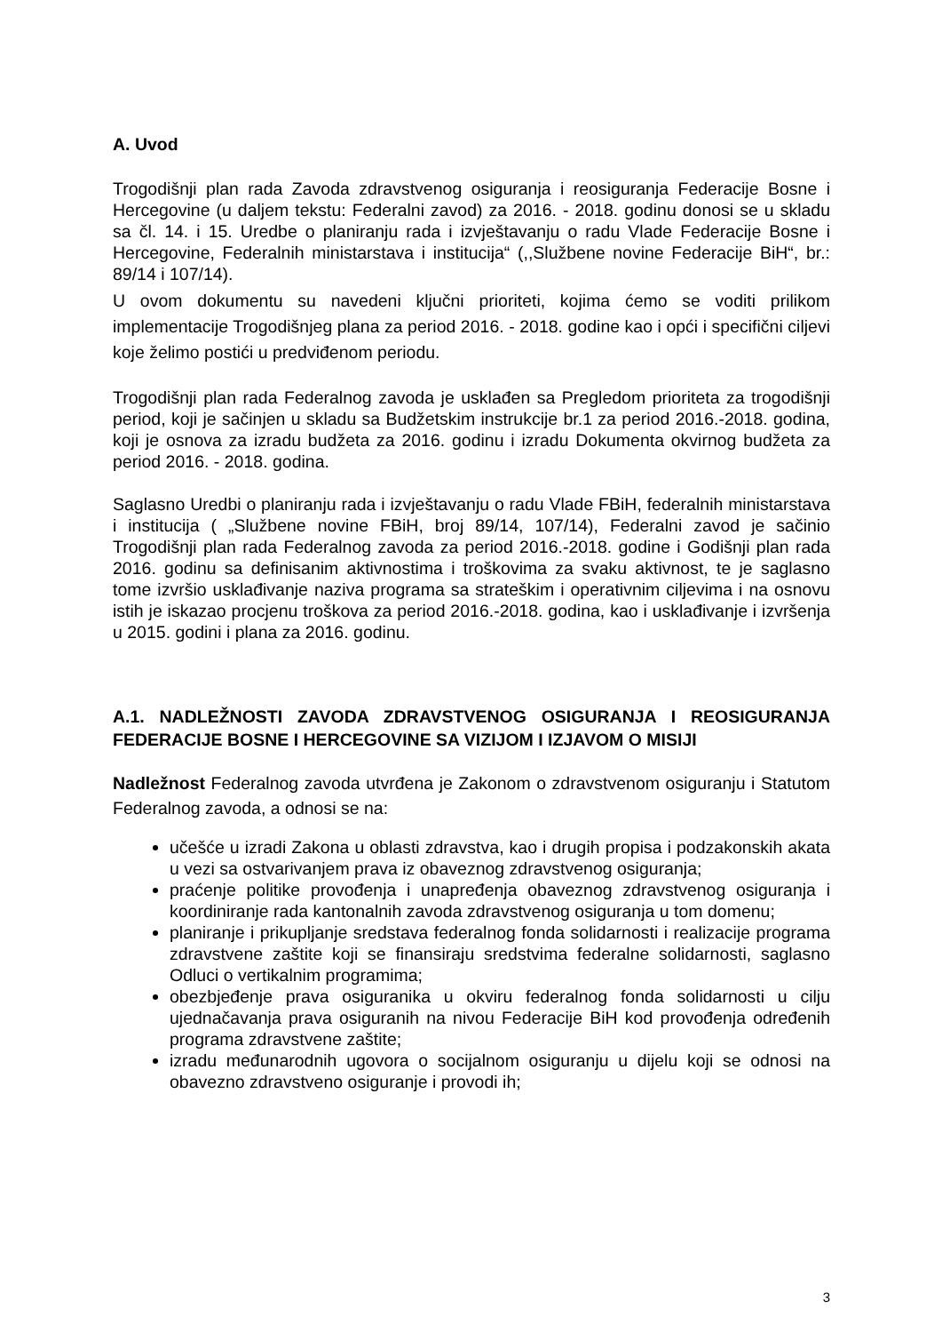A. Uvod
Trogodišnji plan rada Zavoda zdravstvenog osiguranja i reosiguranja Federacije Bosne i Hercegovine (u daljem tekstu: Federalni zavod) za 2016. - 2018. godinu donosi se u skladu sa čl. 14. i 15. Uredbe o planiranju rada i izvještavanju o radu Vlade Federacije Bosne i Hercegovine, Federalnih ministarstava i institucija“ (,,Službene novine Federacije BiH“, br.: 89/14 i 107/14).
U ovom dokumentu su navedeni ključni prioriteti, kojima ćemo se voditi prilikom implementacije Trogodišnjeg plana za period 2016. - 2018. godine kao i opći i specifični ciljevi koje želimo postići u predviđenom periodu.
Trogodišnji plan rada Federalnog zavoda je usklađen sa Pregledom prioriteta za trogodišnji period, koji je sačinjen u skladu sa Budžetskim instrukcije br.1 za period 2016.-2018. godina, koji je osnova za izradu budžeta za 2016. godinu i izradu Dokumenta okvirnog budžeta za period 2016. - 2018. godina.
Saglasno Uredbi o planiranju rada i izvještavanju o radu Vlade FBiH, federalnih ministarstava i institucija ( „Službene novine FBiH, broj 89/14, 107/14), Federalni zavod je sačinio Trogodišnji plan rada Federalnog zavoda za period 2016.-2018. godine i Godišnji plan rada 2016. godinu sa definisanim aktivnostima i troškovima za svaku aktivnost, te je saglasno tome izvršio usklađivanje naziva programa sa strateškim i operativnim ciljevima i na osnovu istih je iskazao procjenu troškova za period 2016.-2018. godina, kao i usklađivanje i izvršenja u 2015. godini i plana za 2016. godinu.
A.1. NADLEŽNOSTI ZAVODA ZDRAVSTVENOG OSIGURANJA I REOSIGURANJA FEDERACIJE BOSNE I HERCEGOVINE SA VIZIJOM I IZJAVOM O MISIJI
Nadležnost Federalnog zavoda utvrđena je Zakonom o zdravstvenom osiguranju i Statutom Federalnog zavoda, a odnosi se na:
učešće u izradi Zakona u oblasti zdravstva, kao i drugih propisa i podzakonskih akata u vezi sa ostvarivanjem prava iz obaveznog zdravstvenog osiguranja;
praćenje politike provođenja i unapređenja obaveznog zdravstvenog osiguranja i koordiniranje rada kantonalnih zavoda zdravstvenog osiguranja u tom domenu;
planiranje i prikupljanje sredstava federalnog fonda solidarnosti i realizacije programa zdravstvene zaštite koji se finansiraju sredstvima federalne solidarnosti, saglasno Odluci o vertikalnim programima;
obezbjeđenje prava osiguranika u okviru federalnog fonda solidarnosti u cilju ujednačavanja prava osiguranih na nivou Federacije BiH kod provođenja određenih programa zdravstvene zaštite;
izradu međunarodnih ugovora o socijalnom osiguranju u dijelu koji se odnosi na obavezno zdravstveno osiguranje i provodi ih;
3